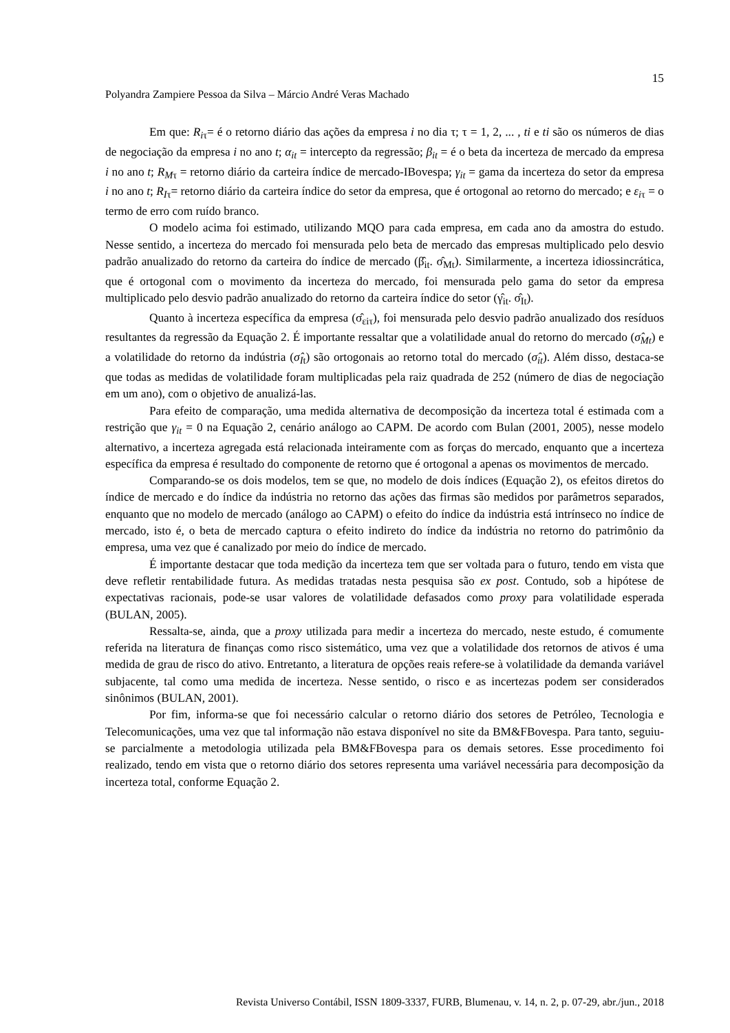15
Polyandra Zampiere Pessoa da Silva – Márcio André Veras Machado
Em que: R<sub>iτ</sub>= é o retorno diário das ações da empresa i no dia τ; τ = 1, 2, ... , ti e ti são os números de dias de negociação da empresa i no ano t; α<sub>it</sub> = intercepto da regressão; β<sub>it</sub> = é o beta da incerteza de mercado da empresa i no ano t; R<sub>Mτ</sub> = retorno diário da carteira índice de mercado-IBovespa; γ<sub>it</sub> = gama da incerteza do setor da empresa i no ano t; R<sub>Iτ</sub>= retorno diário da carteira índice do setor da empresa, que é ortogonal ao retorno do mercado; e ε<sub>iτ</sub> = o termo de erro com ruído branco.
O modelo acima foi estimado, utilizando MQO para cada empresa, em cada ano da amostra do estudo. Nesse sentido, a incerteza do mercado foi mensurada pelo beta de mercado das empresas multiplicado pelo desvio padrão anualizado do retorno da carteira do índice de mercado (β̂<sub>it</sub>. σ̂<sub>Mt</sub>). Similarmente, a incerteza idiossincrática, que é ortogonal com o movimento da incerteza do mercado, foi mensurada pelo gama do setor da empresa multiplicado pelo desvio padrão anualizado do retorno da carteira índice do setor (γ̂<sub>it</sub>. σ̂<sub>It</sub>).
Quanto à incerteza específica da empresa (σ̂<sub>εiτ</sub>), foi mensurada pelo desvio padrão anualizado dos resíduos resultantes da regressão da Equação 2. É importante ressaltar que a volatilidade anual do retorno do mercado (σ̂<sub>Mt</sub>) e a volatilidade do retorno da indústria (σ̂<sub>It</sub>) são ortogonais ao retorno total do mercado (σ̂<sub>it</sub>). Além disso, destaca-se que todas as medidas de volatilidade foram multiplicadas pela raiz quadrada de 252 (número de dias de negociação em um ano), com o objetivo de anualizá-las.
Para efeito de comparação, uma medida alternativa de decomposição da incerteza total é estimada com a restrição que γ<sub>it</sub> = 0 na Equação 2, cenário análogo ao CAPM. De acordo com Bulan (2001, 2005), nesse modelo alternativo, a incerteza agregada está relacionada inteiramente com as forças do mercado, enquanto que a incerteza específica da empresa é resultado do componente de retorno que é ortogonal a apenas os movimentos de mercado.
Comparando-se os dois modelos, tem se que, no modelo de dois índices (Equação 2), os efeitos diretos do índice de mercado e do índice da indústria no retorno das ações das firmas são medidos por parâmetros separados, enquanto que no modelo de mercado (análogo ao CAPM) o efeito do índice da indústria está intrínseco no índice de mercado, isto é, o beta de mercado captura o efeito indireto do índice da indústria no retorno do patrimônio da empresa, uma vez que é canalizado por meio do índice de mercado.
É importante destacar que toda medição da incerteza tem que ser voltada para o futuro, tendo em vista que deve refletir rentabilidade futura. As medidas tratadas nesta pesquisa são ex post. Contudo, sob a hipótese de expectativas racionais, pode-se usar valores de volatilidade defasados como proxy para volatilidade esperada (BULAN, 2005).
Ressalta-se, ainda, que a proxy utilizada para medir a incerteza do mercado, neste estudo, é comumente referida na literatura de finanças como risco sistemático, uma vez que a volatilidade dos retornos de ativos é uma medida de grau de risco do ativo. Entretanto, a literatura de opções reais refere-se à volatilidade da demanda variável subjacente, tal como uma medida de incerteza. Nesse sentido, o risco e as incertezas podem ser considerados sinônimos (BULAN, 2001).
Por fim, informa-se que foi necessário calcular o retorno diário dos setores de Petróleo, Tecnologia e Telecomunicações, uma vez que tal informação não estava disponível no site da BM&FBovespa. Para tanto, seguiu-se parcialmente a metodologia utilizada pela BM&FBovespa para os demais setores. Esse procedimento foi realizado, tendo em vista que o retorno diário dos setores representa uma variável necessária para decomposição da incerteza total, conforme Equação 2.
Revista Universo Contábil, ISSN 1809-3337, FURB, Blumenau, v. 14, n. 2, p. 07-29, abr./jun., 2018